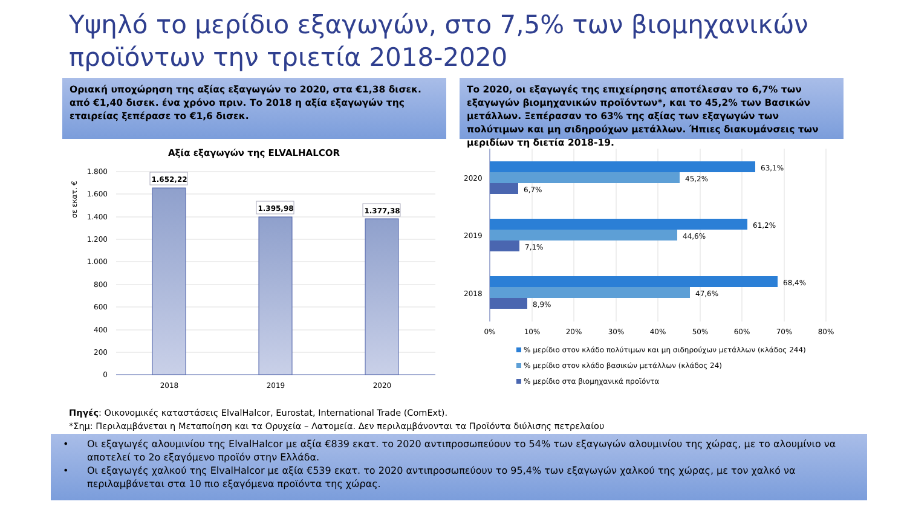Υψηλό το μερίδιο εξαγωγών, στο 7,5% των βιομηχανικών
προϊόντων την τριετία 2018-2020
Οριακή υποχώρηση της αξίας εξαγωγών το 2020, στα €1,38 δισεκ. από €1,40 δισεκ. ένα χρόνο πριν. Το 2018 η αξία εξαγωγών της εταιρείας ξεπέρασε το €1,6 δισεκ.
Το 2020, οι εξαγωγές της επιχείρησης αποτέλεσαν το 6,7% των εξαγωγών βιομηχανικών προϊόντων*, και το 45,2% των Βασικών μετάλλων. Ξεπέρασαν το 63% της αξίας των εξαγωγών των πολύτιμων και μη σιδηρούχων μετάλλων. Ήπιες διακυμάνσεις των μεριδίων τη διετία 2018-19.
Αξία εξαγωγών της ELVALHALCOR
σε εκατ. €
1.800
1.600
1.400
1.200
1.000
800
600
400
200
0
1.652,22
1.395,98
1.377,38
2018
2019
2020
2020
2019
2018
63,1%
45,2%
6,7%
61,2%
44,6%
7,1%
68,4%
47,6%
8,9%
0%
10%
20%
30%
40%
50%
60%
70%
80%
% μερίδιο στον κλάδο πολύτιμων και μη σιδηρούχων μετάλλων (κλάδος 244)
% μερίδιο στον κλάδο βασικών μετάλλων (κλάδος 24)
% μερίδιο στα βιομηχανικά προϊόντα
Πηγές: Οικονομικές καταστάσεις ElvalHalcor, Eurostat, International Trade (ComExt).
*Σημ: Περιλαμβάνεται η Μεταποίηση και τα Ορυχεία – Λατομεία. Δεν περιλαμβάνονται τα Προϊόντα διύλισης πετρελαίου
• Οι εξαγωγές αλουμινίου της ElvalHalcor με αξία €839 εκατ. το 2020 αντιπροσωπεύουν το 54% των εξαγωγών αλουμινίου της χώρας, με το αλουμίνιο να αποτελεί το 2ο εξαγόμενο προϊόν στην Ελλάδα.
• Οι εξαγωγές χαλκού της ElvalHalcor με αξία €539 εκατ. το 2020 αντιπροσωπεύουν το 95,4% των εξαγωγών χαλκού της χώρας, με τον χαλκό να περιλαμβάνεται στα 10 πιο εξαγόμενα προϊόντα της χώρας.